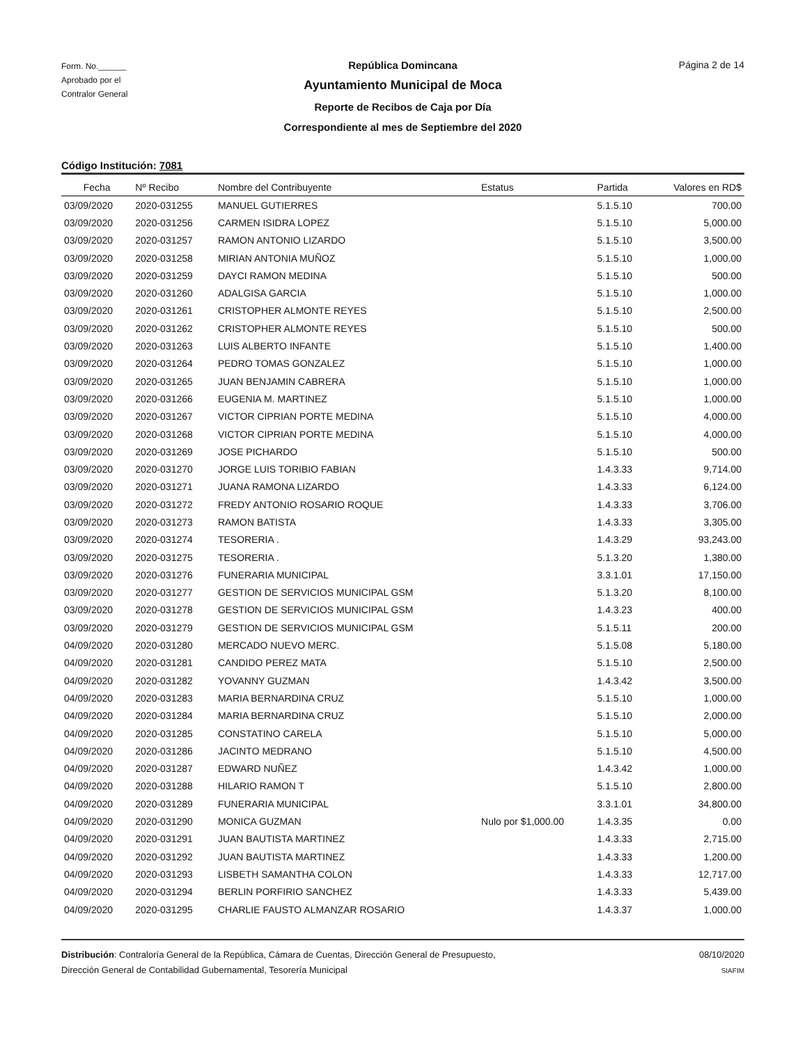Form. No.______
Aprobado por el
Contralor General
República Domincana
Ayuntamiento Municipal de Moca
Reporte de Recibos de Caja por Día
Correspondiente al mes de Septiembre del 2020
Página 2 de 14
Código Institución: 7081
| Fecha | Nº Recibo | Nombre del Contribuyente | Estatus | Partida | Valores en RD$ |
| --- | --- | --- | --- | --- | --- |
| 03/09/2020 | 2020-031255 | MANUEL GUTIERRES | | 5.1.5.10 | 700.00 |
| 03/09/2020 | 2020-031256 | CARMEN ISIDRA LOPEZ | | 5.1.5.10 | 5,000.00 |
| 03/09/2020 | 2020-031257 | RAMON ANTONIO LIZARDO | | 5.1.5.10 | 3,500.00 |
| 03/09/2020 | 2020-031258 | MIRIAN ANTONIA MUÑOZ | | 5.1.5.10 | 1,000.00 |
| 03/09/2020 | 2020-031259 | DAYCI RAMON MEDINA | | 5.1.5.10 | 500.00 |
| 03/09/2020 | 2020-031260 | ADALGISA GARCIA | | 5.1.5.10 | 1,000.00 |
| 03/09/2020 | 2020-031261 | CRISTOPHER ALMONTE REYES | | 5.1.5.10 | 2,500.00 |
| 03/09/2020 | 2020-031262 | CRISTOPHER ALMONTE REYES | | 5.1.5.10 | 500.00 |
| 03/09/2020 | 2020-031263 | LUIS ALBERTO INFANTE | | 5.1.5.10 | 1,400.00 |
| 03/09/2020 | 2020-031264 | PEDRO TOMAS GONZALEZ | | 5.1.5.10 | 1,000.00 |
| 03/09/2020 | 2020-031265 | JUAN BENJAMIN CABRERA | | 5.1.5.10 | 1,000.00 |
| 03/09/2020 | 2020-031266 | EUGENIA M. MARTINEZ | | 5.1.5.10 | 1,000.00 |
| 03/09/2020 | 2020-031267 | VICTOR CIPRIAN PORTE MEDINA | | 5.1.5.10 | 4,000.00 |
| 03/09/2020 | 2020-031268 | VICTOR CIPRIAN PORTE MEDINA | | 5.1.5.10 | 4,000.00 |
| 03/09/2020 | 2020-031269 | JOSE PICHARDO | | 5.1.5.10 | 500.00 |
| 03/09/2020 | 2020-031270 | JORGE LUIS TORIBIO FABIAN | | 1.4.3.33 | 9,714.00 |
| 03/09/2020 | 2020-031271 | JUANA RAMONA LIZARDO | | 1.4.3.33 | 6,124.00 |
| 03/09/2020 | 2020-031272 | FREDY ANTONIO ROSARIO ROQUE | | 1.4.3.33 | 3,706.00 |
| 03/09/2020 | 2020-031273 | RAMON BATISTA | | 1.4.3.33 | 3,305.00 |
| 03/09/2020 | 2020-031274 | TESORERIA . | | 1.4.3.29 | 93,243.00 |
| 03/09/2020 | 2020-031275 | TESORERIA . | | 5.1.3.20 | 1,380.00 |
| 03/09/2020 | 2020-031276 | FUNERARIA MUNICIPAL | | 3.3.1.01 | 17,150.00 |
| 03/09/2020 | 2020-031277 | GESTION DE SERVICIOS MUNICIPAL GSM | | 5.1.3.20 | 8,100.00 |
| 03/09/2020 | 2020-031278 | GESTION DE SERVICIOS MUNICIPAL GSM | | 1.4.3.23 | 400.00 |
| 03/09/2020 | 2020-031279 | GESTION DE SERVICIOS MUNICIPAL GSM | | 5.1.5.11 | 200.00 |
| 04/09/2020 | 2020-031280 | MERCADO NUEVO MERC. | | 5.1.5.08 | 5,180.00 |
| 04/09/2020 | 2020-031281 | CANDIDO PEREZ MATA | | 5.1.5.10 | 2,500.00 |
| 04/09/2020 | 2020-031282 | YOVANNY GUZMAN | | 1.4.3.42 | 3,500.00 |
| 04/09/2020 | 2020-031283 | MARIA BERNARDINA CRUZ | | 5.1.5.10 | 1,000.00 |
| 04/09/2020 | 2020-031284 | MARIA BERNARDINA CRUZ | | 5.1.5.10 | 2,000.00 |
| 04/09/2020 | 2020-031285 | CONSTATINO CARELA | | 5.1.5.10 | 5,000.00 |
| 04/09/2020 | 2020-031286 | JACINTO MEDRANO | | 5.1.5.10 | 4,500.00 |
| 04/09/2020 | 2020-031287 | EDWARD NUÑEZ | | 1.4.3.42 | 1,000.00 |
| 04/09/2020 | 2020-031288 | HILARIO RAMON T | | 5.1.5.10 | 2,800.00 |
| 04/09/2020 | 2020-031289 | FUNERARIA MUNICIPAL | | 3.3.1.01 | 34,800.00 |
| 04/09/2020 | 2020-031290 | MONICA GUZMAN | Nulo por $1,000.00 | 1.4.3.35 | 0.00 |
| 04/09/2020 | 2020-031291 | JUAN BAUTISTA MARTINEZ | | 1.4.3.33 | 2,715.00 |
| 04/09/2020 | 2020-031292 | JUAN BAUTISTA MARTINEZ | | 1.4.3.33 | 1,200.00 |
| 04/09/2020 | 2020-031293 | LISBETH SAMANTHA COLON | | 1.4.3.33 | 12,717.00 |
| 04/09/2020 | 2020-031294 | BERLIN PORFIRIO SANCHEZ | | 1.4.3.33 | 5,439.00 |
| 04/09/2020 | 2020-031295 | CHARLIE FAUSTO ALMANZAR ROSARIO | | 1.4.3.37 | 1,000.00 |
Distribución: Contraloría General de la República, Cámara de Cuentas, Dirección General de Presupuesto,
Dirección General de Contabilidad Gubernamental, Tesorería Municipal
08/10/2020
SIAFIM